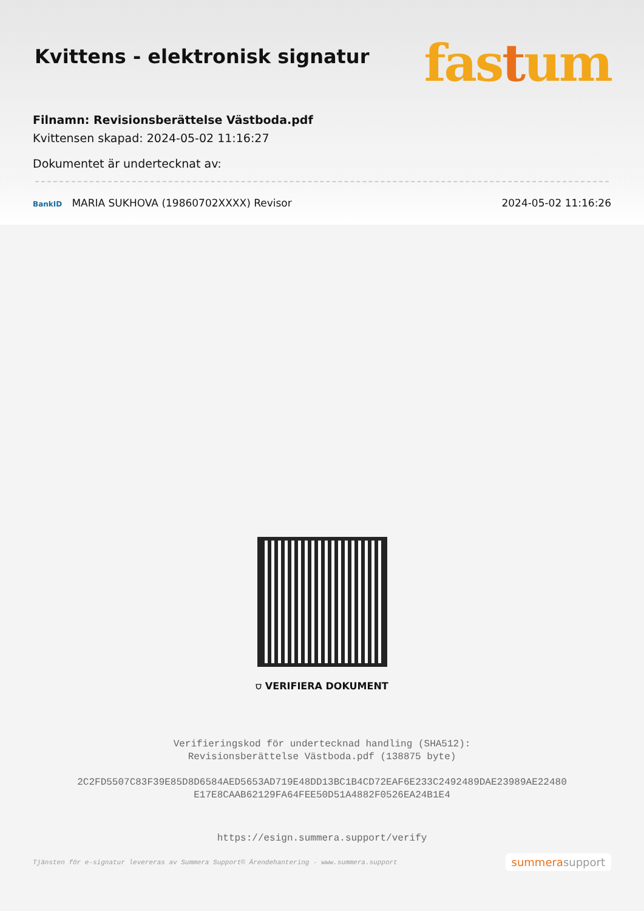Kvittens - elektronisk signatur
fastum
Filnamn: Revisionsberättelse Västboda.pdf
Kvittensen skapad: 2024-05-02 11:16:27
Dokumentet är undertecknat av:
BankID MARIA SUKHOVA (19860702XXXX) Revisor 2024-05-02 11:16:26
⛉ VERIFIERA DOKUMENT
Verifieringskod för undertecknad handling (SHA512):
Revisionsberättelse Västboda.pdf (138875 byte)
2C2FD5507C83F39E85D8D6584AED5653AD719E48DD13BC1B4CD72EAF6E233C2492489DAE23989AE22480
E17E8CAAB62129FA64FEE50D51A4882F0526EA24B1E4
https://esign.summera.support/verify
Tjänsten för e-signatur levereras av Summera Support© Ärendehantering - www.summera.support summerasupport